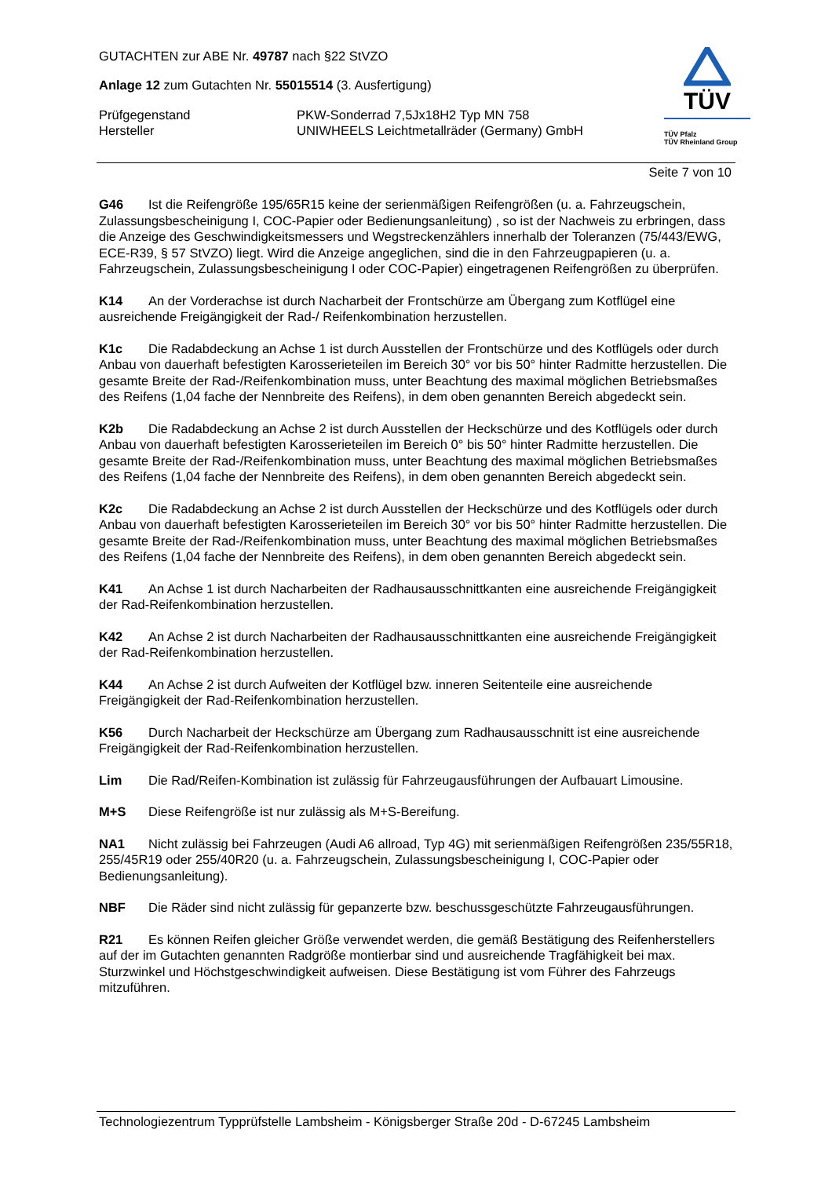GUTACHTEN zur ABE Nr. 49787 nach §22 StVZO
Anlage 12 zum Gutachten Nr. 55015514 (3. Ausfertigung)
Prüfgegenstand PKW-Sonderrad 7,5Jx18H2 Typ MN 758
Hersteller UNIWHEELS Leichtmetallräder (Germany) GmbH
TÜV
TÜV Pfalz
TÜV Rheinland Group
Seite 7 von 10
G46 Ist die Reifengröße 195/65R15 keine der serienmäßigen Reifengrößen (u. a. Fahrzeugschein, Zulassungsbescheinigung I, COC-Papier oder Bedienungsanleitung) , so ist der Nachweis zu erbringen, dass die Anzeige des Geschwindigkeitsmessers und Wegstreckenzählers innerhalb der Toleranzen (75/443/EWG, ECE-R39, § 57 StVZO) liegt. Wird die Anzeige angeglichen, sind die in den Fahrzeugpapieren (u. a. Fahrzeugschein, Zulassungsbescheinigung I oder COC-Papier) eingetragenen Reifengrößen zu überprüfen.
K14 An der Vorderachse ist durch Nacharbeit der Frontschürze am Übergang zum Kotflügel eine ausreichende Freigängigkeit der Rad-/ Reifenkombination herzustellen.
K1c Die Radabdeckung an Achse 1 ist durch Ausstellen der Frontschürze und des Kotflügels oder durch Anbau von dauerhaft befestigten Karosserieteilen im Bereich 30° vor bis 50° hinter Radmitte herzustellen. Die gesamte Breite der Rad-/Reifenkombination muss, unter Beachtung des maximal möglichen Betriebsmaßes des Reifens (1,04 fache der Nennbreite des Reifens), in dem oben genannten Bereich abgedeckt sein.
K2b Die Radabdeckung an Achse 2 ist durch Ausstellen der Heckschürze und des Kotflügels oder durch Anbau von dauerhaft befestigten Karosserieteilen im Bereich 0° bis 50° hinter Radmitte herzustellen. Die gesamte Breite der Rad-/Reifenkombination muss, unter Beachtung des maximal möglichen Betriebsmaßes des Reifens (1,04 fache der Nennbreite des Reifens), in dem oben genannten Bereich abgedeckt sein.
K2c Die Radabdeckung an Achse 2 ist durch Ausstellen der Heckschürze und des Kotflügels oder durch Anbau von dauerhaft befestigten Karosserieteilen im Bereich 30° vor bis 50° hinter Radmitte herzustellen. Die gesamte Breite der Rad-/Reifenkombination muss, unter Beachtung des maximal möglichen Betriebsmaßes des Reifens (1,04 fache der Nennbreite des Reifens), in dem oben genannten Bereich abgedeckt sein.
K41 An Achse 1 ist durch Nacharbeiten der Radhausausschnittkanten eine ausreichende Freigängigkeit der Rad-Reifenkombination herzustellen.
K42 An Achse 2 ist durch Nacharbeiten der Radhausausschnittkanten eine ausreichende Freigängigkeit der Rad-Reifenkombination herzustellen.
K44 An Achse 2 ist durch Aufweiten der Kotflügel bzw. inneren Seitenteile eine ausreichende Freigängigkeit der Rad-Reifenkombination herzustellen.
K56 Durch Nacharbeit der Heckschürze am Übergang zum Radhausausschnitt ist eine ausreichende Freigängigkeit der Rad-Reifenkombination herzustellen.
Lim Die Rad/Reifen-Kombination ist zulässig für Fahrzeugausführungen der Aufbauart Limousine.
M+S Diese Reifengröße ist nur zulässig als M+S-Bereifung.
NA1 Nicht zulässig bei Fahrzeugen (Audi A6 allroad, Typ 4G) mit serienmäßigen Reifengrößen 235/55R18, 255/45R19 oder 255/40R20 (u. a. Fahrzeugschein, Zulassungsbescheinigung I, COC-Papier oder Bedienungsanleitung).
NBF Die Räder sind nicht zulässig für gepanzerte bzw. beschussgeschützte Fahrzeugausführungen.
R21 Es können Reifen gleicher Größe verwendet werden, die gemäß Bestätigung des Reifenherstellers auf der im Gutachten genannten Radgröße montierbar sind und ausreichende Tragfähigkeit bei max. Sturzwinkel und Höchstgeschwindigkeit aufweisen. Diese Bestätigung ist vom Führer des Fahrzeugs mitzuführen.
Technologiezentrum Typprüfstelle Lambsheim - Königsberger Straße 20d - D-67245 Lambsheim